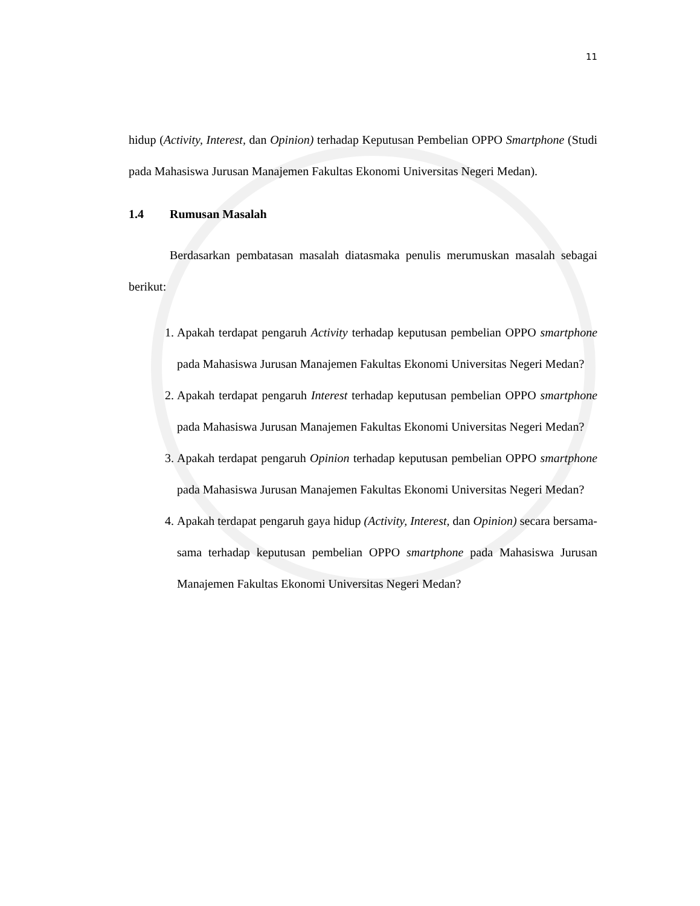11
hidup (Activity, Interest, dan Opinion) terhadap Keputusan Pembelian OPPO Smartphone (Studi pada Mahasiswa Jurusan Manajemen Fakultas Ekonomi Universitas Negeri Medan).
1.4 Rumusan Masalah
Berdasarkan pembatasan masalah diatasmaka penulis merumuskan masalah sebagai berikut:
1. Apakah terdapat pengaruh Activity terhadap keputusan pembelian OPPO smartphone pada Mahasiswa Jurusan Manajemen Fakultas Ekonomi Universitas Negeri Medan?
2. Apakah terdapat pengaruh Interest terhadap keputusan pembelian OPPO smartphone pada Mahasiswa Jurusan Manajemen Fakultas Ekonomi Universitas Negeri Medan?
3. Apakah terdapat pengaruh Opinion terhadap keputusan pembelian OPPO smartphone pada Mahasiswa Jurusan Manajemen Fakultas Ekonomi Universitas Negeri Medan?
4. Apakah terdapat pengaruh gaya hidup (Activity, Interest, dan Opinion) secara bersama-sama terhadap keputusan pembelian OPPO smartphone pada Mahasiswa Jurusan Manajemen Fakultas Ekonomi Universitas Negeri Medan?